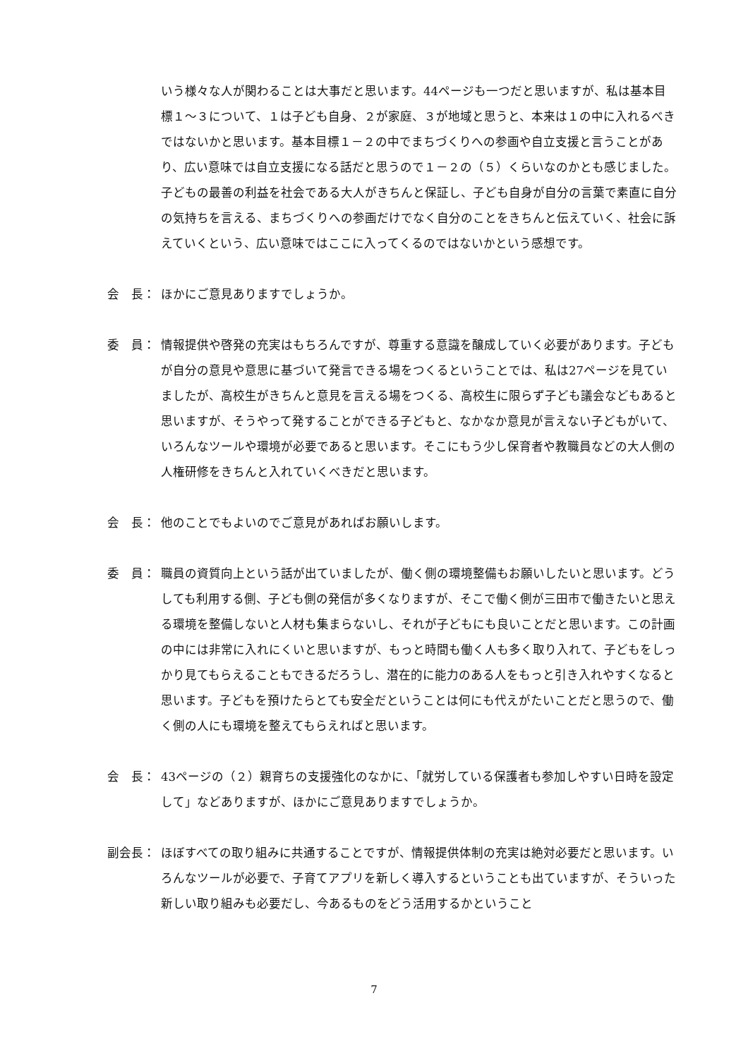いう様々な人が関わることは大事だと思います。44ページも一つだと思いますが、私は基本目標１～３について、１は子ども自身、２が家庭、３が地域と思うと、本来は１の中に入れるべきではないかと思います。基本目標１－２の中でまちづくりへの参画や自立支援と言うことがあり、広い意味では自立支援になる話だと思うので１－２の（５）くらいなのかとも感じました。子どもの最善の利益を社会である大人がきちんと保証し、子ども自身が自分の言葉で素直に自分の気持ちを言える、まちづくりへの参画だけでなく自分のことをきちんと伝えていく、社会に訴えていくという、広い意味ではここに入ってくるのではないかという感想です。
会　長：
ほかにご意見ありますでしょうか。
委　員：
情報提供や啓発の充実はもちろんですが、尊重する意識を醸成していく必要があります。子どもが自分の意見や意思に基づいて発言できる場をつくるということでは、私は27ページを見ていましたが、高校生がきちんと意見を言える場をつくる、高校生に限らず子ども議会などもあると思いますが、そうやって発することができる子どもと、なかなか意見が言えない子どもがいて、いろんなツールや環境が必要であると思います。そこにもう少し保育者や教職員などの大人側の人権研修をきちんと入れていくべきだと思います。
会　長：
他のことでもよいのでご意見があればお願いします。
委　員：
職員の資質向上という話が出ていましたが、働く側の環境整備もお願いしたいと思います。どうしても利用する側、子ども側の発信が多くなりますが、そこで働く側が三田市で働きたいと思える環境を整備しないと人材も集まらないし、それが子どもにも良いことだと思います。この計画の中には非常に入れにくいと思いますが、もっと時間も働く人も多く取り入れて、子どもをしっかり見てもらえることもできるだろうし、潜在的に能力のある人をもっと引き入れやすくなると思います。子どもを預けたらとても安全だということは何にも代えがたいことだと思うので、働く側の人にも環境を整えてもらえればと思います。
会　長：
43ページの（２）親育ちの支援強化のなかに、「就労している保護者も参加しやすい日時を設定して」などありますが、ほかにご意見ありますでしょうか。
副会長：
ほぼすべての取り組みに共通することですが、情報提供体制の充実は絶対必要だと思います。いろんなツールが必要で、子育てアプリを新しく導入するということも出ていますが、そういった新しい取り組みも必要だし、今あるものをどう活用するかということ
7